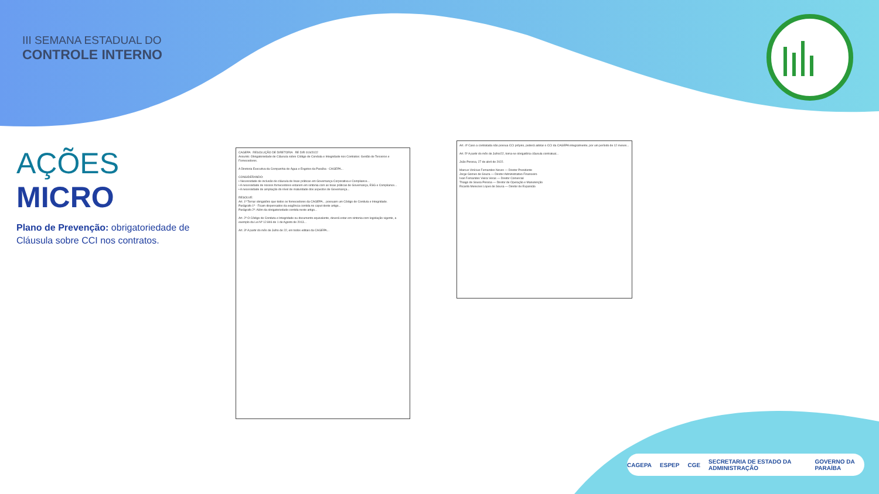III SEMANA ESTADUAL DO
CONTROLE INTERNO
AÇÕES MICRO
Plano de Prevenção: obrigatoriedade de Cláusula sobre CCI nos contratos.
CAGEPA RESOLUÇÃO DE DIRETORIA RE DIR 019/2022
Assunto: Obrigatoriedade de Cláusula sobre Código de Conduta e Integridade nos Contratos: Gestão de Terceiros e Fornecedores.
A Diretoria Executiva da Companhia de Água e Esgotos da Paraíba - CAGEPA...
CONSIDERANDO:
• Necessidade de inclusão de cláusula de boas práticas em Governança Corporativa e Compliance...
• A necessidade de nossos fornecedores estarem em sintonia com as boas práticas de Governança, ESG e Compliance...
• A necessidade de ampliação do nível de maturidade dos aspectos de Governança...
RESOLVE:
Art. 1º Tornar obrigatório que todos os fornecedores da CAGEPA... possuam um Código de Conduta e Integridade.
Parágrafo 1º - Ficam dispensados da exigência contida no caput deste artigo...
Parágrafo 2º: Além da obrigatoriedade contida neste artigo...
Art. 2º O Código de Conduta e Integridade ou documento equivalente, deverá estar em sintonia com legislação vigente, a exemplo da Lei Nº 12.846 de 1 de Agosto de 2013...
Art. 3º A partir do mês de Julho de 22, em todos editais da CAGEPA...
Art. 4º Caso a contratada não possua CCI próprio, poderá adotar o CCI da CAGEPA integralmente, por um período de 12 meses...
Art. 5º A partir do mês de Julho/22, torna-se obrigatória cláusula contratual...
João Pessoa, 27 de abril de 2022.
Marcus Vinícius Fernandes Neves — Diretor Presidente
Jorge Gomes de Souza — Diretor Administrativo Financeiro
Ivan Fernandes Vieira Veras — Diretor Comercial
Thiago de Sousa Pessoa — Diretor de Operação e Manutenção
Ricardo Menezes Lopes de Sousa — Diretor de Expansão
CAGEPA ESPEP CGE SECRETARIA DE ESTADO DA ADMINISTRAÇÃO GOVERNO DA PARAÍBA